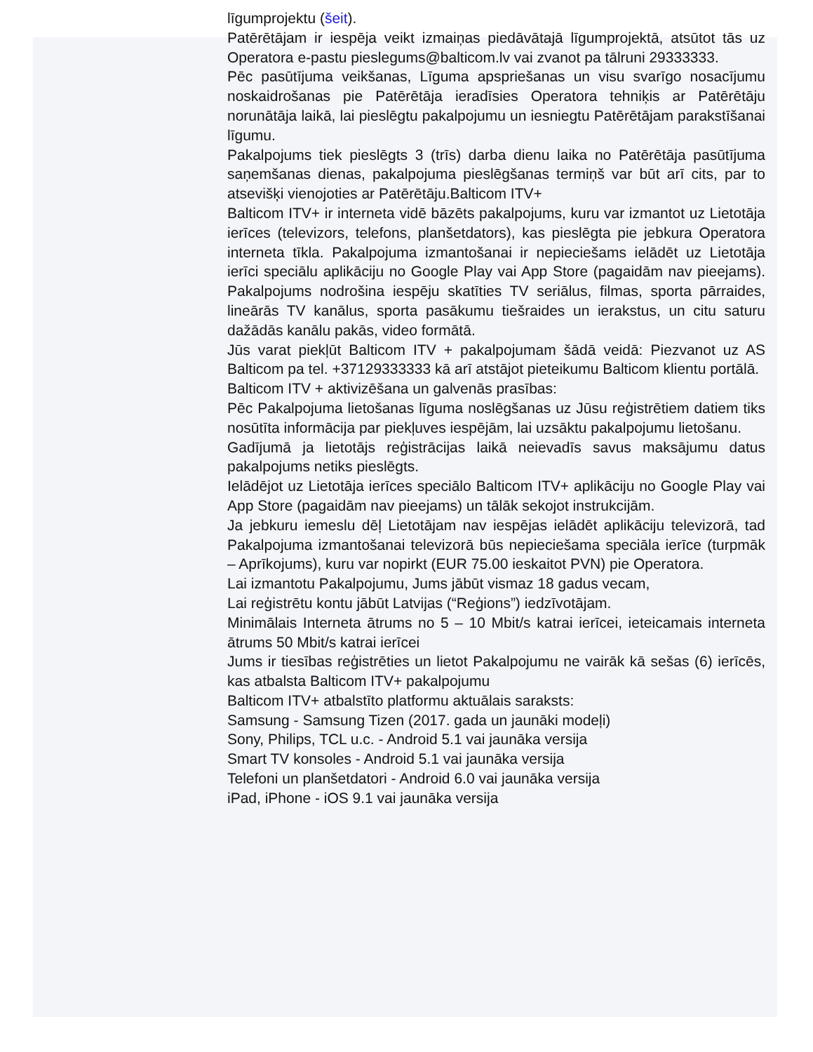līgumprojektu (šeit).
Patērētājam ir iespēja veikt izmaiņas piedāvātajā līgumprojektā, atsūtot tās uz Operatora e-pastu pieslegums@balticom.lv vai zvanot pa tālruni 29333333.
Pēc pasūtījuma veikšanas, Līguma apspriešanas un visu svarīgo nosacījumu noskaidrošanas pie Patērētāja ieradīsies Operatora tehniķis ar Patērētāju norunātāja laikā, lai pieslēgtu pakalpojumu un iesniegtu Patērētājam parakstīšanai līgumu.
Pakalpojums tiek pieslēgts 3 (trīs) darba dienu laika no Patērētāja pasūtījuma saņemšanas dienas, pakalpojuma pieslēgšanas termiņš var būt arī cits, par to atsevišķi vienojoties ar Patērētāju.Balticom ITV+
Balticom ITV+ ir interneta vidē bāzēts pakalpojums, kuru var izmantot uz Lietotāja ierīces (televizors, telefons, planšetdators), kas pieslēgta pie jebkura Operatora interneta tīkla. Pakalpojuma izmantošanai ir nepieciešams ielādēt uz Lietotāja ierīci speciālu aplikāciju no Google Play vai App Store (pagaidām nav pieejams). Pakalpojums nodrošina iespēju skatīties TV seriālus, filmas, sporta pārraides, lineārās TV kanālus, sporta pasākumu tiešraides un ierakstus, un citu saturu dažādās kanālu pakās, video formātā.
Jūs varat piekļūt Balticom ITV + pakalpojumam šādā veidā: Piezvanot uz AS Balticom pa tel. +37129333333 kā arī atstājot pieteikumu Balticom klientu portālā.
Balticom ITV + aktivizēšana un galvenās prasības:
Pēc Pakalpojuma lietošanas līguma noslēgšanas uz Jūsu reģistrētiem datiem tiks nosūtīta informācija par piekļuves iespējām, lai uzsāktu pakalpojumu lietošanu.
Gadījumā ja lietotājs reģistrācijas laikā neievadīs savus maksājumu datus pakalpojums netiks pieslēgts.
Ielādējot uz Lietotāja ierīces speciālo Balticom ITV+ aplikāciju no Google Play vai App Store (pagaidām nav pieejams) un tālāk sekojot instrukcijām.
Ja jebkuru iemeslu dēļ Lietotājam nav iespējas ielādēt aplikāciju televizorā, tad Pakalpojuma izmantošanai televizorā būs nepieciešama speciāla ierīce (turpmāk – Aprīkojums), kuru var nopirkt (EUR 75.00 ieskaitot PVN) pie Operatora.
Lai izmantotu Pakalpojumu, Jums jābūt vismaz 18 gadus vecam,
Lai reģistrētu kontu jābūt Latvijas (“Reģions”) iedzīvotājam.
Minimālais Interneta ātrums no 5 – 10 Mbit/s katrai ierīcei, ieteicamais interneta ātrums 50 Mbit/s katrai ierīcei
Jums ir tiesības reģistrēties un lietot Pakalpojumu ne vairāk kā sešas (6) ierīcēs, kas atbalsta Balticom ITV+ pakalpojumu
Balticom ITV+ atbalstīto platformu aktuālais saraksts:
Samsung - Samsung Tizen (2017. gada un jaunāki modeļi)
Sony, Philips, TCL u.c. - Android 5.1 vai jaunāka versija
Smart TV konsoles - Android 5.1 vai jaunāka versija
Telefoni un planšetdatori - Android 6.0 vai jaunāka versija
iPad, iPhone - iOS 9.1 vai jaunāka versija